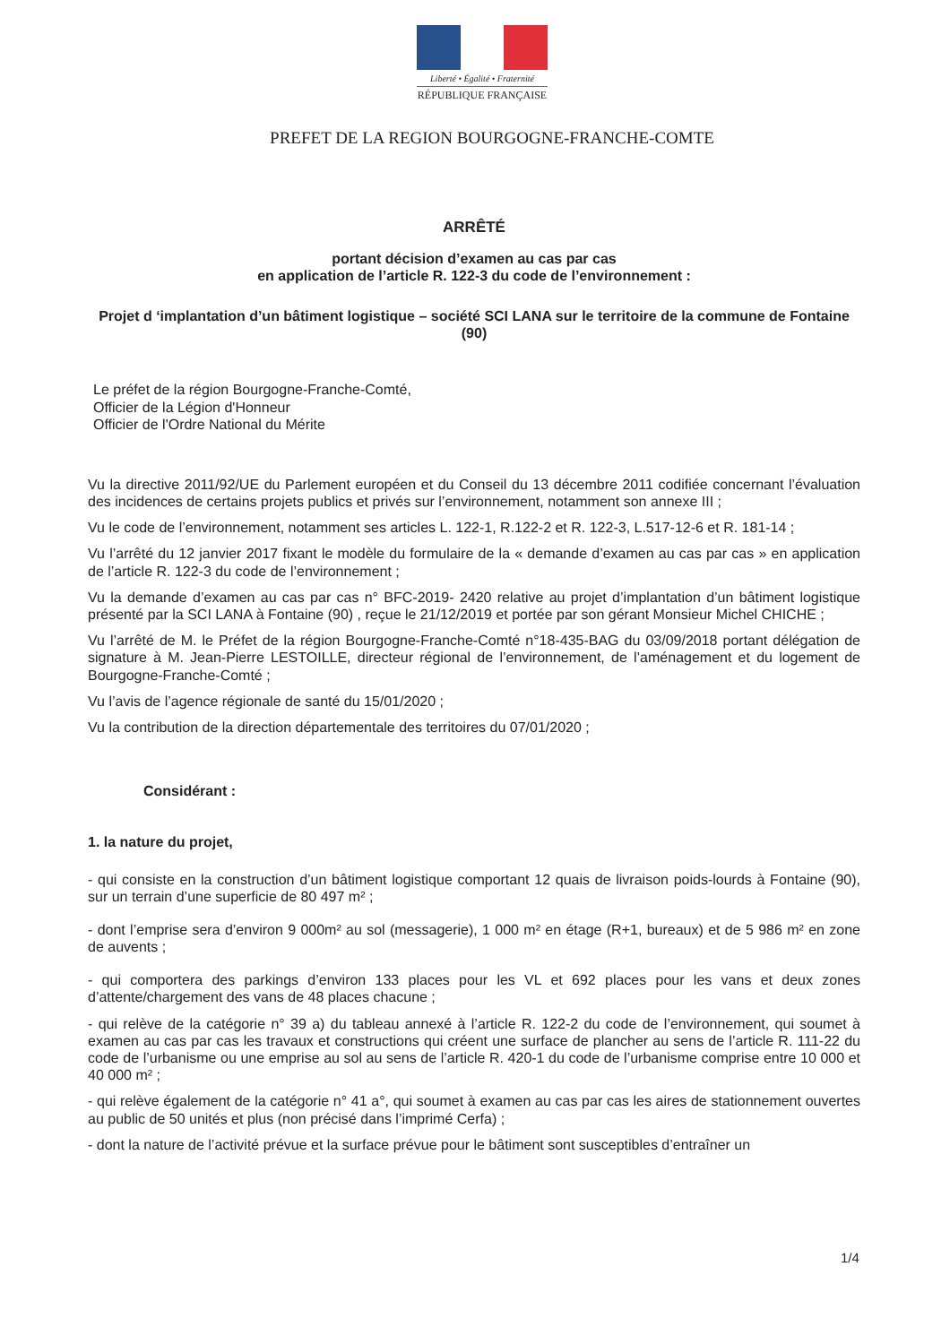Liberté • Égalité • Fraternité
RÉPUBLIQUE FRANÇAISE
PREFET DE LA REGION BOURGOGNE-FRANCHE-COMTE
ARRÊTÉ
portant décision d’examen au cas par cas
en application de l’article R. 122-3 du code de l’environnement :
Projet d ‘implantation d’un bâtiment logistique – société SCI LANA sur le territoire de la commune de Fontaine (90)
Le préfet de la région Bourgogne-Franche-Comté,
Officier de la Légion d'Honneur
Officier de l'Ordre National du Mérite
Vu la directive 2011/92/UE du Parlement européen et du Conseil du 13 décembre 2011 codifiée concernant l’évaluation des incidences de certains projets publics et privés sur l’environnement, notamment son annexe III ;
Vu le code de l’environnement, notamment ses articles L. 122-1, R.122-2 et R. 122-3, L.517-12-6 et R. 181-14 ;
Vu l’arrêté du 12 janvier 2017 fixant le modèle du formulaire de la « demande d’examen au cas par cas » en application de l’article R. 122-3 du code de l’environnement ;
Vu la demande d’examen au cas par cas n° BFC-2019- 2420 relative au projet d’implantation d’un bâtiment logistique présenté par la SCI LANA à Fontaine (90) , reçue le 21/12/2019 et portée par son gérant Monsieur Michel CHICHE ;
Vu l’arrêté de M. le Préfet de la région Bourgogne-Franche-Comté n°18-435-BAG du 03/09/2018 portant délégation de signature à M. Jean-Pierre LESTOILLE, directeur régional de l’environnement, de l’aménagement et du logement de Bourgogne-Franche-Comté ;
Vu l’avis de l’agence régionale de santé du 15/01/2020 ;
Vu la contribution de la direction départementale des territoires du 07/01/2020 ;
Considérant :
1. la nature du projet,
- qui consiste en la construction d’un bâtiment logistique comportant 12 quais de livraison poids-lourds à Fontaine (90), sur un terrain d’une superficie de 80 497 m² ;
- dont l’emprise sera d’environ 9 000m² au sol (messagerie), 1 000 m² en étage (R+1, bureaux) et de 5 986 m² en zone de auvents ;
- qui comportera des parkings d’environ 133 places pour les VL et 692 places pour les vans et deux zones d’attente/chargement des vans de 48 places chacune ;
- qui relève de la catégorie n° 39 a) du tableau annexé à l’article R. 122-2 du code de l’environnement, qui soumet à examen au cas par cas les travaux et constructions qui créent une surface de plancher au sens de l’article R. 111-22 du code de l’urbanisme ou une emprise au sol au sens de l’article R. 420-1 du code de l’urbanisme comprise entre 10 000 et 40 000 m² ;
- qui relève également de la catégorie n° 41 a°, qui soumet à examen au cas par cas les aires de stationnement ouvertes au public de 50 unités et plus (non précisé dans l’imprimé Cerfa) ;
- dont la nature de l’activité prévue et la surface prévue pour le bâtiment sont susceptibles d’entraîner un
1/4